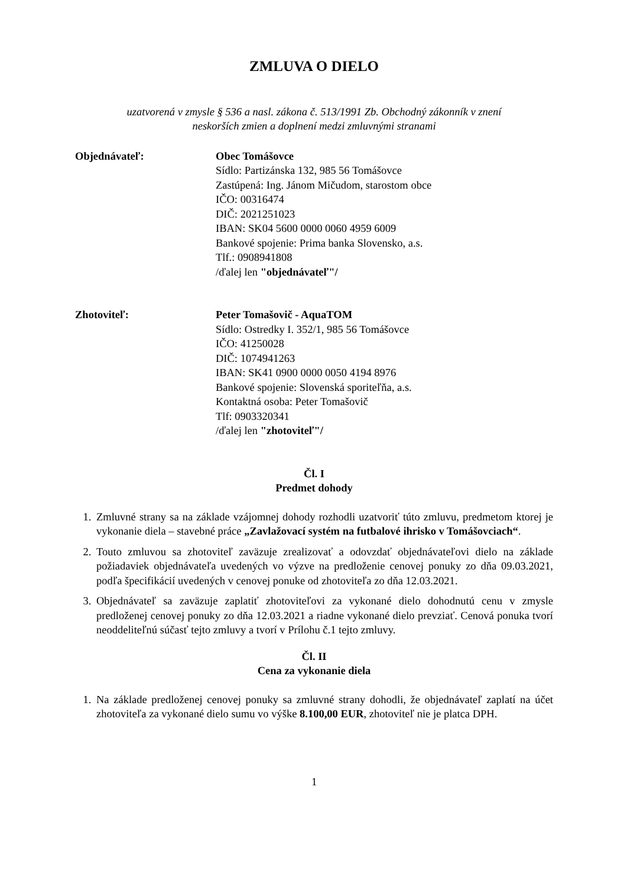ZMLUVA O DIELO
uzatvorená v zmysle § 536 a nasl. zákona č. 513/1991 Zb. Obchodný zákonník v znení
neskorších zmien a doplnení medzi zmluvnými stranami
Objednávateľ: Obec Tomášovce
Sídlo: Partizánska 132, 985 56 Tomášovce
Zastúpená: Ing. Jánom Mičudom, starostom obce
IČO: 00316474
DIČ: 2021251023
IBAN: SK04 5600 0000 0060 4959 6009
Bankové spojenie: Prima banka Slovensko, a.s.
Tlf.: 0908941808
/ďalej len "objednávateľ"/
Zhotoviteľ: Peter Tomašovič - AquaTOM
Sídlo: Ostredky I. 352/1, 985 56 Tomášovce
IČO: 41250028
DIČ: 1074941263
IBAN: SK41 0900 0000 0050 4194 8976
Bankové spojenie: Slovenská sporiteľňa, a.s.
Kontaktná osoba: Peter Tomašovič
Tlf: 0903320341
/ďalej len "zhotoviteľ"/
Čl. I
Predmet dohody
1. Zmluvné strany sa na základe vzájomnej dohody rozhodli uzatvoriť túto zmluvu, predmetom ktorej je vykonanie diela – stavebné práce „Zavlažovací systém na futbalové ihrisko v Tomášovciach“.
2. Touto zmluvou sa zhotoviteľ zaväzuje zrealizovať a odovzdať objednávateľovi dielo na základe požiadaviek objednávateľa uvedených vo výzve na predloženie cenovej ponuky zo dňa 09.03.2021, podľa špecifikácií uvedených v cenovej ponuke od zhotoviteľa zo dňa 12.03.2021.
3. Objednávateľ sa zaväzuje zaplatiť zhotoviteľovi za vykonané dielo dohodnutú cenu v zmysle predloženej cenovej ponuky zo dňa 12.03.2021 a riadne vykonané dielo prevziať. Cenová ponuka tvorí neoddeliteľnú súčasť tejto zmluvy a tvorí v Prílohu č.1 tejto zmluvy.
Čl. II
Cena za vykonanie diela
1. Na základe predloženej cenovej ponuky sa zmluvné strany dohodli, že objednávateľ zaplatí na účet zhotoviteľa za vykonané dielo sumu vo výške 8.100,00 EUR, zhotoviteľ nie je platca DPH.
1